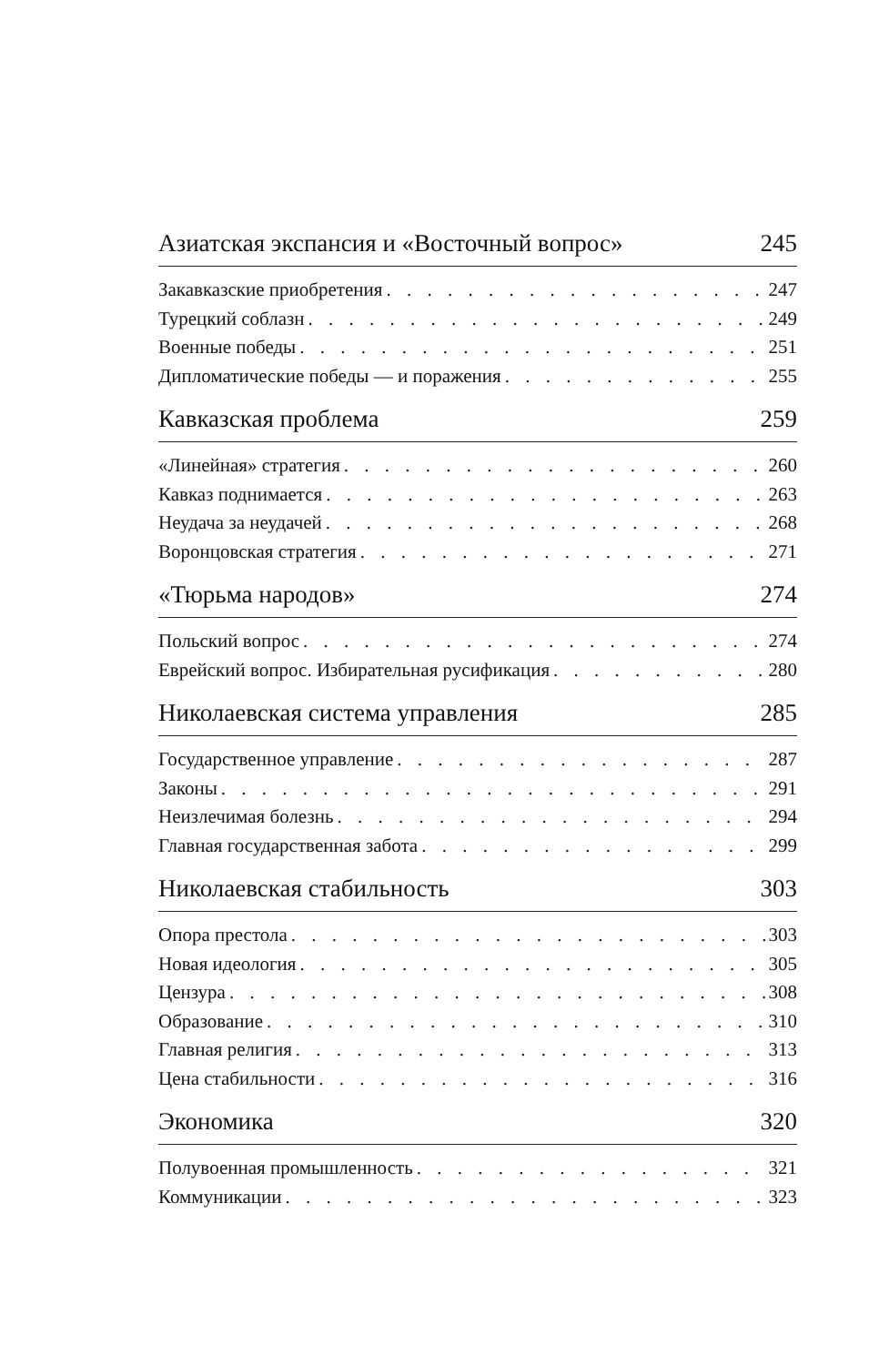Азиатская экспансия и «Восточный вопрос» 245
Закавказские приобретения 247
Турецкий соблазн 249
Военные победы 251
Дипломатические победы — и поражения 255
Кавказская проблема 259
«Линейная» стратегия 260
Кавказ поднимается 263
Неудача за неудачей 268
Воронцовская стратегия 271
«Тюрьма народов» 274
Польский вопрос 274
Еврейский вопрос. Избирательная русификация 280
Николаевская система управления 285
Государственное управление 287
Законы 291
Неизлечимая болезнь 294
Главная государственная забота 299
Николаевская стабильность 303
Опора престола 303
Новая идеология 305
Цензура 308
Образование 310
Главная религия 313
Цена стабильности 316
Экономика 320
Полувоенная промышленность 321
Коммуникации 323